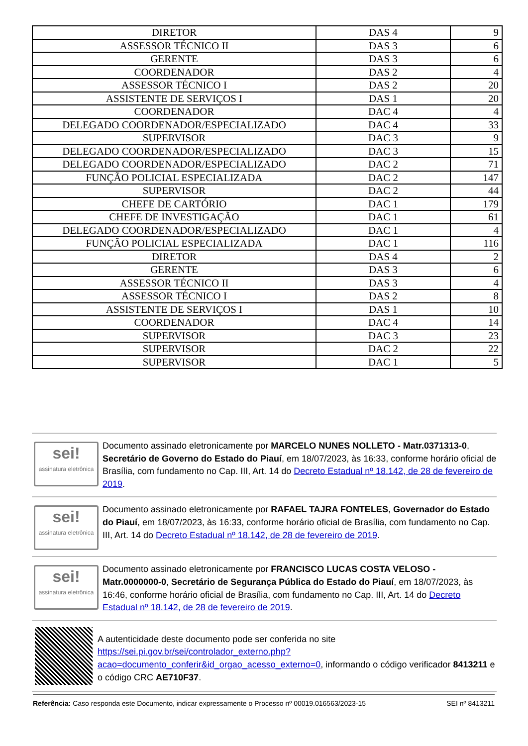| DIRETOR | DAS 4 | 9 |
| ASSESSOR TÉCNICO II | DAS 3 | 6 |
| GERENTE | DAS 3 | 6 |
| COORDENADOR | DAS 2 | 4 |
| ASSESSOR TÉCNICO I | DAS 2 | 20 |
| ASSISTENTE DE SERVIÇOS I | DAS 1 | 20 |
| COORDENADOR | DAC 4 | 4 |
| DELEGADO COORDENADOR/ESPECIALIZADO | DAC 4 | 33 |
| SUPERVISOR | DAC 3 | 9 |
| DELEGADO COORDENADOR/ESPECIALIZADO | DAC 3 | 15 |
| DELEGADO COORDENADOR/ESPECIALIZADO | DAC 2 | 71 |
| FUNÇÃO POLICIAL ESPECIALIZADA | DAC 2 | 147 |
| SUPERVISOR | DAC 2 | 44 |
| CHEFE DE CARTÓRIO | DAC 1 | 179 |
| CHEFE DE INVESTIGAÇÃO | DAC 1 | 61 |
| DELEGADO COORDENADOR/ESPECIALIZADO | DAC 1 | 4 |
| FUNÇÃO POLICIAL ESPECIALIZADA | DAC 1 | 116 |
| DIRETOR | DAS 4 | 2 |
| GERENTE | DAS 3 | 6 |
| ASSESSOR TÉCNICO II | DAS 3 | 4 |
| ASSESSOR TÉCNICO I | DAS 2 | 8 |
| ASSISTENTE DE SERVIÇOS I | DAS 1 | 10 |
| COORDENADOR | DAC 4 | 14 |
| SUPERVISOR | DAC 3 | 23 |
| SUPERVISOR | DAC 2 | 22 |
| SUPERVISOR | DAC 1 | 5 |
sei!
assinatura eletrônica
Documento assinado eletronicamente por MARCELO NUNES NOLLETO - Matr.0371313-0, Secretário de Governo do Estado do Piauí, em 18/07/2023, às 16:33, conforme horário oficial de Brasília, com fundamento no Cap. III, Art. 14 do Decreto Estadual nº 18.142, de 28 de fevereiro de 2019.
sei!
assinatura eletrônica
Documento assinado eletronicamente por RAFAEL TAJRA FONTELES, Governador do Estado do Piauí, em 18/07/2023, às 16:33, conforme horário oficial de Brasília, com fundamento no Cap. III, Art. 14 do Decreto Estadual nº 18.142, de 28 de fevereiro de 2019.
sei!
assinatura eletrônica
Documento assinado eletronicamente por FRANCISCO LUCAS COSTA VELOSO - Matr.0000000-0, Secretário de Segurança Pública do Estado do Piauí, em 18/07/2023, às 16:46, conforme horário oficial de Brasília, com fundamento no Cap. III, Art. 14 do Decreto Estadual nº 18.142, de 28 de fevereiro de 2019.
A autenticidade deste documento pode ser conferida no site https://sei.pi.gov.br/sei/controlador_externo.php?acao=documento_conferir&id_orgao_acesso_externo=0, informando o código verificador 8413211 e o código CRC AE710F37.
Referência: Caso responda este Documento, indicar expressamente o Processo nº 00019.016563/2023-15 SEI nº 8413211